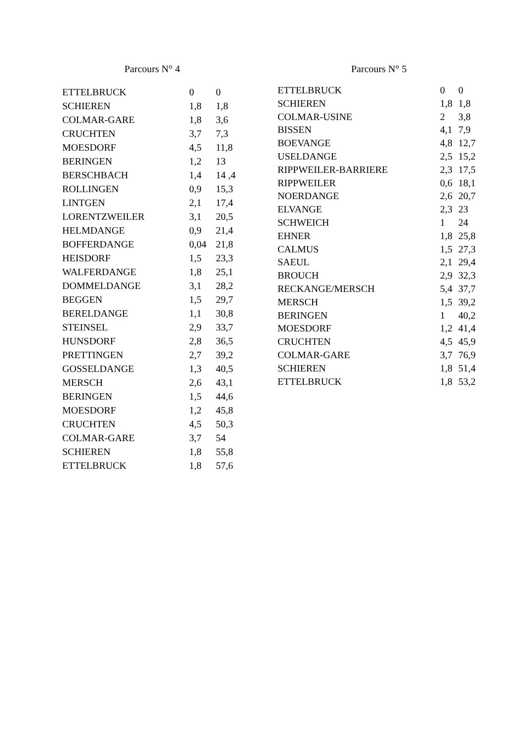Parcours N° 4
| ETTELBRUCK | 0 | 0 |
| SCHIEREN | 1,8 | 1,8 |
| COLMAR-GARE | 1,8 | 3,6 |
| CRUCHTEN | 3,7 | 7,3 |
| MOESDORF | 4,5 | 11,8 |
| BERINGEN | 1,2 | 13 |
| BERSCHBACH | 1,4 | 14 ,4 |
| ROLLINGEN | 0,9 | 15,3 |
| LINTGEN | 2,1 | 17,4 |
| LORENTZWEILER | 3,1 | 20,5 |
| HELMDANGE | 0,9 | 21,4 |
| BOFFERDANGE | 0,04 | 21,8 |
| HEISDORF | 1,5 | 23,3 |
| WALFERDANGE | 1,8 | 25,1 |
| DOMMELDANGE | 3,1 | 28,2 |
| BEGGEN | 1,5 | 29,7 |
| BERELDANGE | 1,1 | 30,8 |
| STEINSEL | 2,9 | 33,7 |
| HUNSDORF | 2,8 | 36,5 |
| PRETTINGEN | 2,7 | 39,2 |
| GOSSELDANGE | 1,3 | 40,5 |
| MERSCH | 2,6 | 43,1 |
| BERINGEN | 1,5 | 44,6 |
| MOESDORF | 1,2 | 45,8 |
| CRUCHTEN | 4,5 | 50,3 |
| COLMAR-GARE | 3,7 | 54 |
| SCHIEREN | 1,8 | 55,8 |
| ETTELBRUCK | 1,8 | 57,6 |
Parcours N° 5
| ETTELBRUCK | 0 | 0 |
| SCHIEREN | 1,8 | 1,8 |
| COLMAR-USINE | 2 | 3,8 |
| BISSEN | 4,1 | 7,9 |
| BOEVANGE | 4,8 | 12,7 |
| USELDANGE | 2,5 | 15,2 |
| RIPPWEILER-BARRIERE | 2,3 | 17,5 |
| RIPPWEILER | 0,6 | 18,1 |
| NOERDANGE | 2,6 | 20,7 |
| ELVANGE | 2,3 | 23 |
| SCHWEICH | 1 | 24 |
| EHNER | 1,8 | 25,8 |
| CALMUS | 1,5 | 27,3 |
| SAEUL | 2,1 | 29,4 |
| BROUCH | 2,9 | 32,3 |
| RECKANGE/MERSCH | 5,4 | 37,7 |
| MERSCH | 1,5 | 39,2 |
| BERINGEN | 1 | 40,2 |
| MOESDORF | 1,2 | 41,4 |
| CRUCHTEN | 4,5 | 45,9 |
| COLMAR-GARE | 3,7 | 76,9 |
| SCHIEREN | 1,8 | 51,4 |
| ETTELBRUCK | 1,8 | 53,2 |